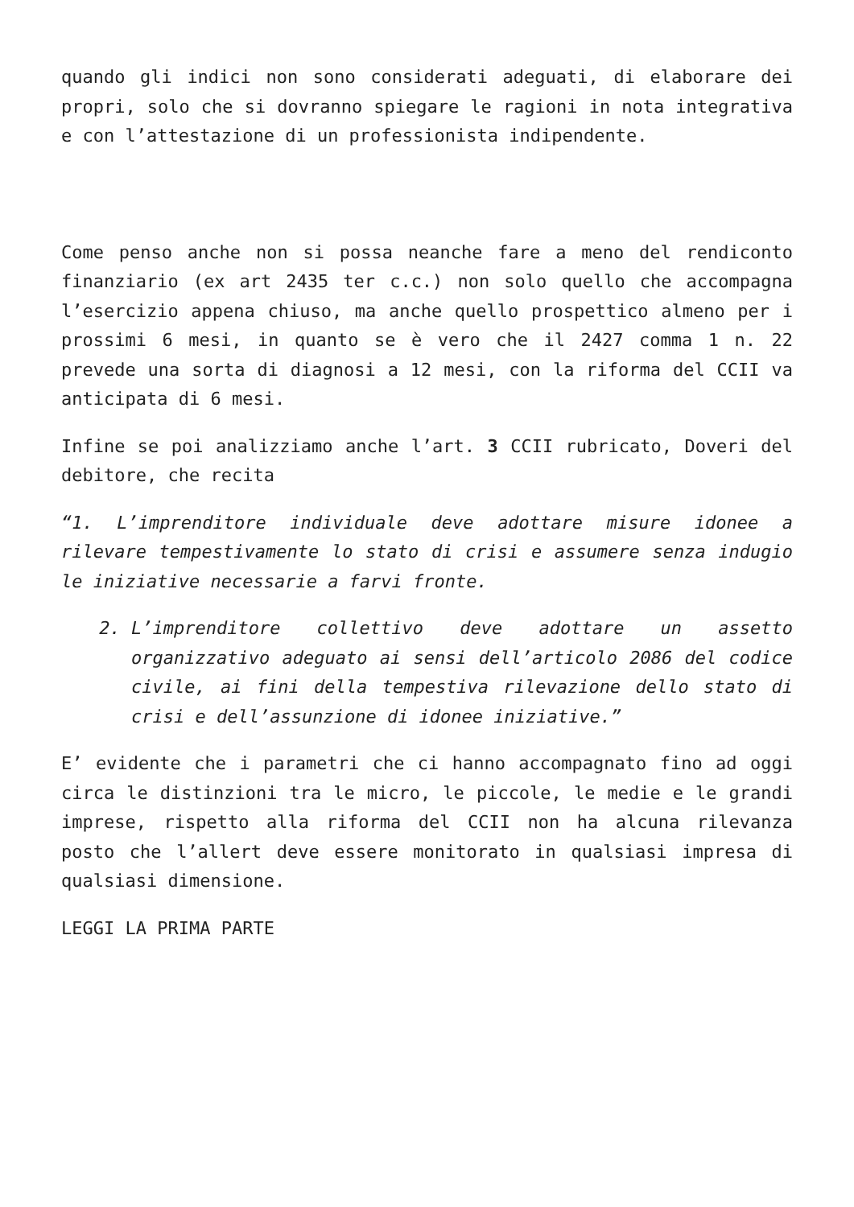quando gli indici non sono considerati adeguati, di elaborare dei propri, solo che si dovranno spiegare le ragioni in nota integrativa e con l’attestazione di un professionista indipendente.
Come penso anche non si possa neanche fare a meno del rendiconto finanziario (ex art 2435 ter c.c.) non solo quello che accompagna l’esercizio appena chiuso, ma anche quello prospettico almeno per i prossimi 6 mesi, in quanto se è vero che il 2427 comma 1 n. 22 prevede una sorta di diagnosi a 12 mesi, con la riforma del CCII va anticipata di 6 mesi.
Infine se poi analizziamo anche l’art. 3 CCII rubricato, Doveri del debitore, che recita
“1. L’imprenditore individuale deve adottare misure idonee a rilevare tempestivamente lo stato di crisi e assumere senza indugio le iniziative necessarie a farvi fronte.
2. L’imprenditore collettivo deve adottare un assetto organizzativo adeguato ai sensi dell’articolo 2086 del codice civile, ai fini della tempestiva rilevazione dello stato di crisi e dell’assunzione di idonee iniziative.”
E’ evidente che i parametri che ci hanno accompagnato fino ad oggi circa le distinzioni tra le micro, le piccole, le medie e le grandi imprese, rispetto alla riforma del CCII non ha alcuna rilevanza posto che l’allert deve essere monitorato in qualsiasi impresa di qualsiasi dimensione.
LEGGI LA PRIMA PARTE